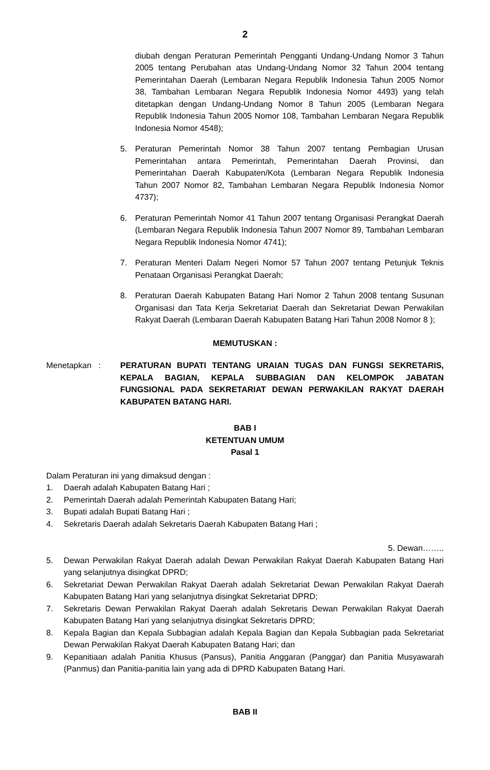2
diubah dengan Peraturan Pemerintah Pengganti Undang-Undang Nomor 3 Tahun 2005 tentang Perubahan atas Undang-Undang Nomor 32 Tahun 2004 tentang Pemerintahan Daerah (Lembaran Negara Republik Indonesia Tahun 2005 Nomor 38, Tambahan Lembaran Negara Republik Indonesia Nomor 4493) yang telah ditetapkan dengan Undang-Undang Nomor 8 Tahun 2005 (Lembaran Negara Republik Indonesia Tahun 2005 Nomor 108, Tambahan Lembaran Negara Republik Indonesia Nomor 4548);
5. Peraturan Pemerintah Nomor 38 Tahun 2007 tentang Pembagian Urusan Pemerintahan antara Pemerintah, Pemerintahan Daerah Provinsi, dan Pemerintahan Daerah Kabupaten/Kota (Lembaran Negara Republik Indonesia Tahun 2007 Nomor 82, Tambahan Lembaran Negara Republik Indonesia Nomor 4737);
6. Peraturan Pemerintah Nomor 41 Tahun 2007 tentang Organisasi Perangkat Daerah (Lembaran Negara Republik Indonesia Tahun 2007 Nomor 89, Tambahan Lembaran Negara Republik Indonesia Nomor 4741);
7. Peraturan Menteri Dalam Negeri Nomor 57 Tahun 2007 tentang Petunjuk Teknis Penataan Organisasi Perangkat Daerah;
8. Peraturan Daerah Kabupaten Batang Hari Nomor 2 Tahun 2008 tentang Susunan Organisasi dan Tata Kerja Sekretariat Daerah dan Sekretariat Dewan Perwakilan Rakyat Daerah (Lembaran Daerah Kabupaten Batang Hari Tahun 2008 Nomor 8 );
MEMUTUSKAN :
Menetapkan : PERATURAN BUPATI TENTANG URAIAN TUGAS DAN FUNGSI SEKRETARIS, KEPALA BAGIAN, KEPALA SUBBAGIAN DAN KELOMPOK JABATAN FUNGSIONAL PADA SEKRETARIAT DEWAN PERWAKILAN RAKYAT DAERAH KABUPATEN BATANG HARI.
BAB I
KETENTUAN UMUM
Pasal 1
Dalam Peraturan ini yang dimaksud dengan :
1. Daerah adalah Kabupaten Batang Hari ;
2. Pemerintah Daerah adalah Pemerintah Kabupaten Batang Hari;
3. Bupati adalah Bupati Batang Hari ;
4. Sekretaris Daerah adalah Sekretaris Daerah Kabupaten Batang Hari ;
5. Dewan……..
5. Dewan Perwakilan Rakyat Daerah adalah Dewan Perwakilan Rakyat Daerah Kabupaten Batang Hari yang selanjutnya disingkat DPRD;
6. Sekretariat Dewan Perwakilan Rakyat Daerah adalah Sekretariat Dewan Perwakilan Rakyat Daerah Kabupaten Batang Hari yang selanjutnya disingkat Sekretariat DPRD;
7. Sekretaris Dewan Perwakilan Rakyat Daerah adalah Sekretaris Dewan Perwakilan Rakyat Daerah Kabupaten Batang Hari yang selanjutnya disingkat Sekretaris DPRD;
8. Kepala Bagian dan Kepala Subbagian adalah Kepala Bagian dan Kepala Subbagian pada Sekretariat Dewan Perwakilan Rakyat Daerah Kabupaten Batang Hari; dan
9. Kepanitiaan adalah Panitia Khusus (Pansus), Panitia Anggaran (Panggar) dan Panitia Musyawarah (Panmus) dan Panitia-panitia lain yang ada di DPRD Kabupaten Batang Hari.
BAB II